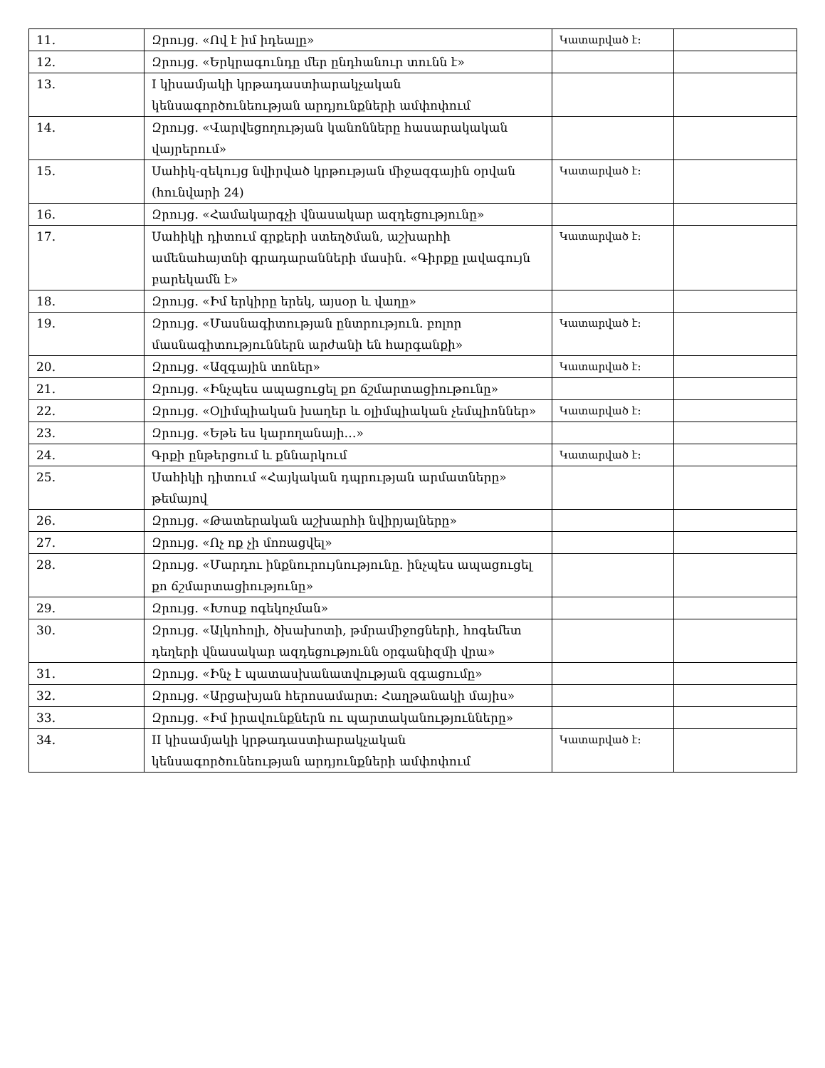| 11. | Զրույց. «Ով է իմ իդեալը» | Կատարված է: | |
| 12. | Զրույց. «Երկրագունդը մեր ընդհանուր տունն է» | | |
| 13. | I կիսամյակի կրթադաստիարակչական կենսագործունեության արդյունքների ամփոփում | | |
| 14. | Զրույց. «Վարվեցողության կանոնները հասարակական վայրերում» | | |
| 15. | Սահիկ-զեկույց նվիրված կրթության միջազգային օրվան (հունվարի 24) | Կատարված է: | |
| 16. | Զրույց. «Համակարգչի վնասակար ազդեցությունը» | | |
| 17. | Սահիկի դիտում գրքերի ստեղծման, աշխարհի ամենահայտնի գրադարանների մասին. «Գիրքը լավագույն բարեկամն է» | Կատարված է: | |
| 18. | Զրույց. «Իմ երկիրը երեկ, այսօր և վաղը» | | |
| 19. | Զրույց. «Մասնագիտության ընտրություն. բոլոր մասնագիտություններն արժանի են հարգանքի» | Կատարված է: | |
| 20. | Զրույց. «Ազգային տոներ» | Կատարված է: | |
| 21. | Զրույց. «Ինչպես ապացուցել քո ճշմարտացիութունը» | | |
| 22. | Զրույց. «Օլիմպիական խաղեր և օլիմպիական չեմպիոններ» | Կատարված է: | |
| 23. | Զրույց. «Եթե ես կարողանայի…» | | |
| 24. | Գրքի ընթերցում և քննարկում | Կատարված է: | |
| 25. | Սահիկի դիտում «Հայկական դպրության արմատները» թեմայով | | |
| 26. | Զրույց. «Թատերական աշխարհի նվիրյալները» | | |
| 27. | Զրույց. «Ոչ ոք չի մոռացվել» | | |
| 28. | Զրույց. «Մարդու ինքնուրույնությունը. ինչպես ապացուցել քո ճշմարտացիությունը» | | |
| 29. | Զրույց. «Խոսք ոգեկոչման» | | |
| 30. | Զրույց. «Ալկոհոլի, ծխախոտի, թմրամիջոցների, հոգեմետ դեղերի վնասակար ազդեցությունն օրգանիզմի վրա» | | |
| 31. | Զրույց. «Ինչ է պատասխանատվության զգացումը» | | |
| 32. | Զրույց. «Արցախյան հերոսամարտ: Հաղթանակի մայիս» | | |
| 33. | Զրույց. «Իմ իրավունքներն ու պարտականությունները» | | |
| 34. | II կիսամյակի կրթադաստիարակչական կենսագործունեության արդյունքների ամփոփում | Կատարված է: | |